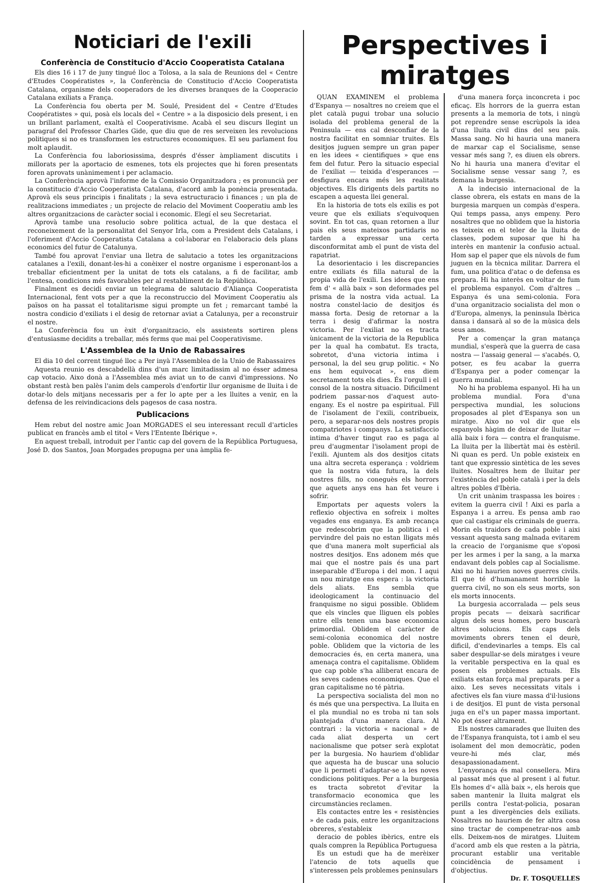Noticiari de l'exili
Conferència de Constitucio d'Accio Cooperatista Catalana
Els dies 16 i 17 de juny tingué lloc a Tolosa, a la sala de Reunions del « Centre d'Etudes Coopératistes », la Conferència de Constitucio d'Accio Cooperatista Catalana, organisme dels cooperadors de les diverses branques de la Cooperacio Catalana exiliats a França.
La Conferència fou oberta per M. Soulé, President del « Centre d'Etudes Coopératistes » qui, posà els locals del « Centre » a la disposicio dels present, i en un brillant parlament, exaltà el Cooperativisme. Acabà el seu discurs llegint un paragraf del Professor Charles Gide, que diu que de res serveixen les revolucions politiques si no es transformen les estructures economiques. El seu parlament fou molt aplaudit.
La Conferència fou laboriosissima, després d'ésser àmpliament discutits i millorats per la aportacio de esmenes, tots els projectes que hi foren presentats foren aprovats unànimement i per aclamacio.
La Conferència aprovà l'informe de la Comissio Organitzadora ; es pronuncià per la constitucio d'Accio Cooperatista Catalana, d'acord amb la ponència presentada. Aprovà els seus principis i finalitats ; la seva estructuracio i finances ; un pla de realitzacions immediates ; un projecte de relacio del Moviment Cooperatiu amb les altres organitzacions de caràcter social i economic. Elegí el seu Secretariat.
Aprovà tambe una resolucio sobre politica actual, de la que destaca el reconeixement de la personalitat del Senyor Irla, com a President dels Catalans, i l'oferiment d'Accio Cooperatista Catalana a col·laborar en l'elaboracio dels plans economics del futur de Catalunya.
També fou aprovat l'enviar una lletra de salutacio a totes les organitzacions catalanes a l'exili, donant-les-hi a conèixer el nostre organisme i esperonant-los a treballar eficientment per la unitat de tots els catalans, a fi de facilitar, amb l'entesa, condicions més favorables per al restabliment de la República.
Finalment es decidi enviar un telegrama de salutacio d'Aliança Cooperatista Internacional, fent vots per a que la reconstruccio del Moviment Cooperatiu als països on ha passat el totalitarisme sigui prompte un fet ; remarcant també la nostra condicio d'exiliats i el desig de retornar aviat a Catalunya, per a reconstruir el nostre.
La Conferència fou un èxit d'organitzacio, els assistents sortiren plens d'entusiasme decidits a treballar, més ferms que mai pel Cooperativisme.
L'Assemblea de la Unio de Rabassaires
El dia 10 del corrent tingué lloc a Per inyà l'Assemblea de la Unio de Rabassaires
Aquesta reunio es descabdellà dins d'un marc limitadissim al no ésser admesa cap votacio. Aixo donà a l'Assemblea més aviat un to de canvi d'impressions. No obstant restà ben palès l'anim dels camperols d'enfortir llur organisme de lluita i de dotar-lo dels mitjans necessaris per a fer lo apte per a les lluites a venir, en la defensa de les reivindicacions dels pagesos de casa nostra.
Publicacions
Hem rebut del nostre amic Joan MORGADES el seu interessant recull d'articles publicat en francès amb el titol « Vers l'Entente Ibérique ».
En aquest treball, introduit per l'antic cap del govern de la República Portuguesa, José D. dos Santos, Joan Morgades propugna per una àmplia fe-
Perspectives i miratges
QUAN EXAMINEM el problema d'Espanya — nosaltres no creiem que el plet català pugui trobar una solucio isolada del problema general de la Peninsula — ens cal desconfiar de la nostra facilitat en somniar truites. Els desitjos juguen sempre un gran paper en les idees « cientifiques » que ens fem del futur. Pero la situacio especial de l'exiliat — teixida d'esperances — desfigura encara més les realitats objectives. Els dirigents dels partits no escapen a aquesta llei general.
En la historia de tots els exilis es pot veure que els exiliats s'equivoquen sovint. En tot cas, quan retornen a llur pais els seus mateixos partidaris no tarden a expressar una certa disconformitat amb el punt de vista del rapatriat.
La desorientacio i les discrepancies entre exiliats és filla natural de la propia vida de l'exili. Les idees que ens fem d' « allà baix » son deformades pel prisma de la nostra vida actual. La nostra constel·lacio de desitjos és massa forta. Desig de retornar a la terra i desig d'afirmar la nostra victoria. Per l'exiliat no es tracta ùnicament de la victoria de la Republica per la qual ha combatut. Es tracta, sobretot, d'una victoria intima i personal, la del seu grup politic. « No ens hem equivocat », ens diem secretament tots els dies. És l'orgull i el consol de la nostra situacio. Dificilment podriem passar-nos d'aquest auto-engany. Es el nostre pa espiritual. Fill de l'isolament de l'exili, contribueix, pero, a separar-nos dels nostres propis compatriotes i companys. La satisfaccio intima d'haver tingut rao es paga al preu d'augmentar l'isolament propi de l'exili. Ajuntem als dos desitjos citats una altra secreta esperança : voldriem que la nostra vida futura, la dels nostres fills, no coneguès els horrors que aquets anys ens han fet veure i sofrir.
Emportats per aquests volers la reflexio objectiva en sofreix i moltes vegades ens enganya. Es amb recança que redescobrim que la politica i el pervindre del pais no estan lligats més que d'una manera molt superficial als nostres desitjos. Ens adonem més que mai que el nostre pais és una part inseparable d'Europa i del mon. I aqui un nou miratge ens espera : la victoria dels aliats. Ens sembla que ideologicament la continuacio del franquisme no sigui possible. Oblidem que els vincles que lliguen els pobles entre ells tenen una base economica primordial. Oblidem el caràcter de semi-colonia economica del nostre poble. Oblidem que la victoria de les democracies és, en certa manera, una amenaça contra el capitalisme. Oblidem que cap poble s'ha alliberat encara de les seves cadenes economiques. Que el gran capitalisme no té pàtria.
La perspectiva socialista del mon no és més que una perspectiva. La lluita en el pla mundial no es troba ni tan sols plantejada d'una manera clara. Al contrari : la victoria « nacional » de cada aliat desperta un cert nacionalisme que potser serà explotat per la burgesia. No hauriem d'oblidar que aquesta ha de buscar una solucio que li permeti d'adaptar-se a les noves condicions politiques. Per a la burgesia es tracta sobretot d'evitar la transformacio economica que les circumstàncies reclamen.
Els contactes entre les « resistències » de cada pais, entre les organitzacions obreres, s'estableix
deracio de pobles ibèrics, entre els quals compren la República Portuguesa
Es un estudi que ha de merèixer l'atencio de tots aquells que s'interessen pels problemes peninsulars
d'una manera força inconcreta i poc eficaç. Els horrors de la guerra estan presents a la memoria de tots, i ningù pot reprendre sense escrùpols la idea d'una lluita civil dins del seu païs. Massa sang. No hi hauria una manera de marxar cap el Socialisme, sense vessar més sang ?, es diuen els obrers. No hi hauria una manera d'evitar el Socialisme sense vessar sang ?, es demana la burgesia.
A la indecisio internacional de la classe obrera, els estats en mans de la burgesia marquen un compàs d'espera. Qui temps passa, anys empeny. Pero nosaltres que no oblidem que la historia es teixeix en el teler de la lluita de classes, podem suposar que hi ha interès en mantenir la confusio actual. Hom sap el paper que els nùvols de fum juguen en la tècnica militar. Darrera el fum, una politica d'atac o de defensa es prepara. Hi ha interès en voltar de fum el problema espanyol. Com d'altres .. Espanya és una semi-colonia. Fora d'una organitzacio socialista del mon o d'Europa, almenys, la peninsula Ibèrica dansa i dansarà al so de la mùsica dels seus amos.
Per a començar la gran matança mundial, s'esperà que la guerra de casa nostra — l'assaig general — s'acabés. O, potser, es feu acabar la guerra d'Espanya per a poder començar la guerra mundial.
No hi ha problema espanyol. Hi ha un problema mundial. Fora d'una perspectiva mundial, les solucions proposades al plet d'Espanya son un miratge. Aixo no vol dir que els espanyols hàgim de deixar de lluitar — allà baix i fora — contra el franquisme. La lluita per la llibertàt mai ès estèril. Ni quan es perd. Un poble existeix en tant que expressio sintètica de les seves lluites. Nosaltres hem de lluitar per l'existència del poble català i per la dels altres pobles d'Ibèria.
Un crit unànim traspassa les boires : evitem la guerra civil ! Aixi es parla a Espanya i a arreu. Es pensa amb rao que cal castigar els criminals de guerra. Morin els traidors de cada poble i aixi vessant aquesta sang malnada evitarem la creacio de l'organisme que s'oposi per les armes i per la sang, a la marxa endavant dels pobles cap al Socialisme. Aixi no hi haurien noves guerres civils. El que té d'humanament horrible la guerra civil, no son els seus morts, son els morts innocents.
La burgesia accorralada — pels seus propis pecats — deixarà sacrificar algun dels seus homes, pero buscarà altres solucions. Els caps dels moviments obrers tenen el deurè, dificil, d'endevinarles a temps. Els cal saber despullar-se dels miratges i veure la veritable perspectiva en la qual es posen els problemes actuals. Els exiliats estan força mal preparats per a aixo. Les seves necessitats vitals i afectives els fan viure massa d'il·lusions i de desitjos. El punt de vista personal juga en el's un paper massa important. No pot ésser altrament.
Els nostres camarades que lluiten des de l'Espanya franquista, tot i amb el seu isolament del mon democràtic, poden veure-hi més clar, més desapassionadament.
L'enyorança és mal consellera. Mira al passat més que al present i al futur. Els homes d'« allà baix », els herois que saben mantenir la lluita malgrat els perills contra l'estat-policia, posaran punt a les divergències dels exiliats. Nosaltres no hauriem de fer altra cosa sino tractar de compenetrar-nos amb ells. Deixem-nos de miratges. Lluitem d'acord amb els que resten a la pàtria, procurant establir una veritable coincidència de pensament i d'objectius.
Dr. F. TOSQUELLES